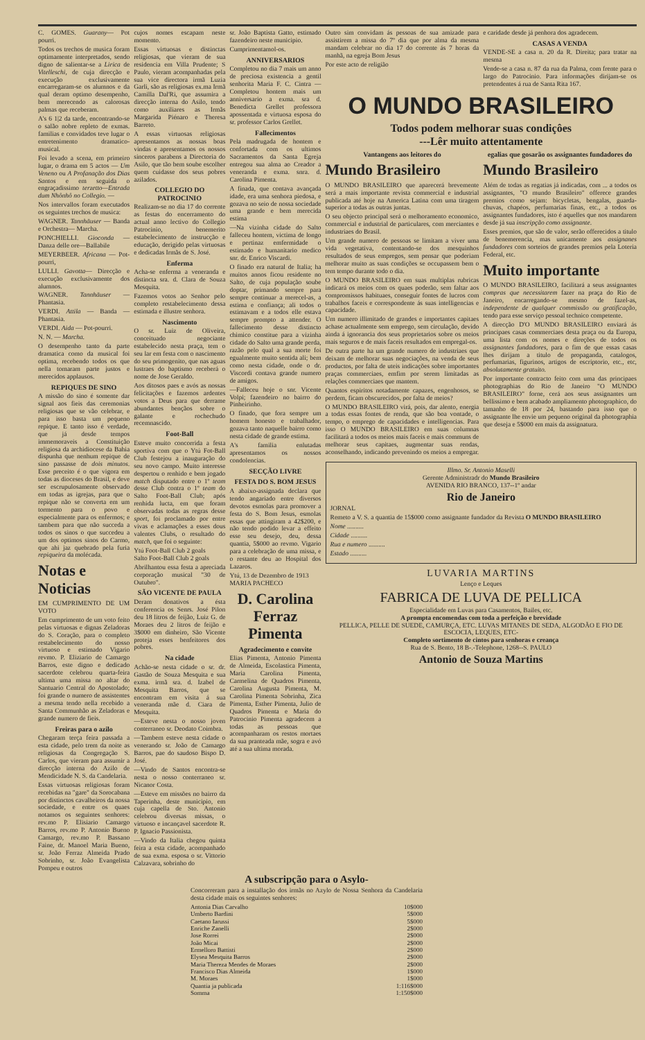C. GOMES. Guarany— Pot pourri.
Todos os trechos de musica foram optimamente interpretados, sendo digno de salientar-se a Lirica de Vitelleschi, de cuja direcção e execução exclusivamente encarregaram-se os alumnos e da qual deram optimo desempenho, bem merecendo as calorosas palmas que receberam.
A's 6 1|2 da tarde, encontrando-se o salão nobre repleto de exmas. familias e convidados teve lugar o entretenimento dramatico-musical.
Foi levado a scena, em primeiro lugar, o drama em 5 actos — Um Veneno ou A Profanação dos Dias Santos e em seguida o engraçadissimo terzetto—Entrada dum Nhônhô no Collegio. —
Nos intervallos foram executados os seguintes trechos de musica:
WAGNER. Tannhäuser — Banda e Orchestra— Marcha.
PONCHIELLI. Gioconda — Danza delle ore—Ballabile
MEYERBEER. Africana — Pot-pourri,
LULLI. Gavotta— Direcção e execução exclusivamente dos alumnos.
WAGNER. Tannhäuser — Phantasia.
VERDI. Attila — Banda — Phantasia.
VERDI. Aida — Pot-pourri.
N. N. — Marcha.
O desempenho tanto da parte dramatica como da musical foi optima, recebendo todos os que nella tomaram parte justos e merecidos applausos.
REPIQUES DE SINO
A missão do sino é somente dar signal aos fieis das ceremonias religiosas que se vão celebrar, e para isso basta um pequeno repique. E tanto isso é verdade, que já desde tempos immemoraveis a Constituição religiosa da archidiocese da Bahia dispunha que nenhum repique de sino passasse de dois minutos. Esse preceito é o que vigora em todas as dioceses do Brasil, e deve ser escrupulosamente observado em todas as igrejas, para que o repique não se converta em um tormento para o povo e especialmente para os enfermos; e tambem para que não succeda a todos os sinos o que succedeu a um dos optimos sinos do Carmo, que ahi jaz quebrado pela furia repiqueira da molécada.
Notas e Noticias
EM CUMPRIMENTO DE UM VOTO
Em cumprimento de um voto feito pelas virtuosas e dignas Zeladoras do S. Coração, para o completo restabelecimento do nosso virtuoso e estimado Vigario revmo. P. Eliziario de Camargo Barros, este digno e dedicado sacerdote celebrou quarta-feira ultima uma missa no altar do Santuario Central do Apostolado; foi grande o numero de assistentes a mesma tendo nella recebido a Santa Communhão as Zeladoras e grande numero de fieis.
Freiras para o azilo
Chegaram terça feira passada a esta cidade, pelo trem da noite as religiosas da Congregação S. Carlos, que vieram para assumir a direcção interna do Azilo de Mendicidade N. S. da Candelaria.
Essas virtuosas religiosas foram recebidas na "gare" da Sorocabana por distinctos cavalheiros da nossa sociedade, e entre os quaes notamos os seguintes senhores: rev.mo P. Elisiario Camargo Barros, rev.mo P. Antonio Bueno Camargo, rev.mo P. Bassano Faine, dr. Manoel Maria Bueno, sr. João Ferraz Almeida Prado Sobrinho, sr. João Evangelista Pompeu e outros
cujos nomes escapam neste momento.
Essas virtuosas e distinctas religiosas, que vieram de sua residencia em Villa Prudente; S Paulo, vieram acompanhadas pela sua vice directora irmã Luzia Garli, são as religiosas ex.ma Irmã Camilla Dal'Ri, que assumira a direcção interna do Asilo, tendo como auxiliares as Irmãs Margarida Piénaro e Theresa Barreto.
A essas virtuosas religiosas apresentamos as nossas boas vindas e apresentamos os nossos sinceros parabens a Directoria do Asilo, que tão bem soube escolher quem cuidasse dos seus pobres azilados.
COLLEGIO DO PATROCINIO
Realizam-se no dia 17 do corrente as festas do encerramento do actual anno lectivo do Collegio Patrocinio, benemerito estabelecimento de instrucção e educação, derigido pelas virtuosas e dedicadas Irmãs de S. José.
Enferma
Acha-se enferma a veneranda e distincta sra. d. Clara de Souza Mesquita.
Fazemos votos ao Senhor pelo completo restabelecimento dessa estimada e illustre senhora.
Nascimento
O sr. Luiz de Oliveira, conceituado negociante estabelecido nesta praça, tem o seu lar em festa com o nascimento do seu primogenito, que nas aguas lustraes do baptismo receberá o nome de Jose Geraldo.
Aos ditosos paes e avós as nossas felicitações e fazemos ardentes votos a Deus para que derrame abundantes bençãos sobre o galante e rochechudo recemnascido.
Foot-Ball
Esteve muito concorrida a festa sportiva com que o Ytú Fot-Ball Club festejou a inauguração do seu novo campo. Muito interesse despertou o renhido e bem jogado match disputado entre o 1º team desse Club contra o 1º team do Salto Foot-Ball Club; após renhida lucta, em que foram observadas todas as regras desse sport, foi proclamado por entre vivas e aclamações a esses dous valentes Clubs, o resultado do match, que foi o seguinte:
Ytú Foot-Ball Club 2 goals
Salto Foot-Ball Club 2 goals
Abrilhantou essa festa a apreciada corporação musical "30 de Outubro".
SÃO VICENTE DE PAULA
Deram donativos a ésta conferencia os Senrs. José Pilon deu 18 litros de feijão, Luiz G. de Moraes deu 2 litros de feijão e 3$000 em dinheiro, São Vicente proteja esses benfeitores dos pobres.
Na cidade
Achão-se nesta cidade o sr. dr. Gastão de Souza Mesquita e sua exma. irmã sra. d. Izabel de Mesquita Barros, que se encontram em visita á sua veneranda mãe d. Ciara de Mesquita.
—Esteve nesta o nosso joven conterraneo sr. Deodato Coimbra.
—Tambem esteve nesta cidade o venerando sr. João de Camargo Barros, pae do saudoso Bispo D. José.
—Vindo de Santos encontra-se nesta o nosso conterraneo sr. Nicanor Costa.
—Esteve em missões no bairro da Taperinha, deste municipio, em cuja capella de Sto. Antonio celebrou diversas missas, o virtuoso e incançavel sacerdote R. P. Ignacio Passionista.
—Vindo da Italia chegou quinta feira a esta cidade, acompanhado de sua exma. esposa o sr. Vittorio Calzavara, sobrinho do
sr. João Baptista Gatto, estimado fazendeiro neste municipio.
Cumprimentamol-os.
ANNIVERSARIOS
Completou no dia 7 mais um anno de preciosa existencia a gentil senhorita Maria F. C. Cintra — Completou hontem mais um anniversario a exma. sra d. Benedicta Grellet professora apossentada e virtuosa esposa do sr. professor Carlos Grellet.
Fallecimentos
Pela madrugada de hontem e confortada com os ultimos Sacramentos da Santa Egreja entregou sua alma ao Creador a veneranda e exma. snra. d. Carolina Pimenta.
A finada, que contava avançada idade, era uma senhora piedosa, e gozava no seio de nossa sociedade uma grande e bem merecida estima
—Na vizinha cidade do Salto falleceu hontem, victima de longo e pertinaz emfermidade o estimado e humanitario medico snr. dr. Enrico Viscardi.
O finado era natural de Italia; ha muitos annos ficou residente no Salto, de cuja população soube doptar, primando sempre para sempre continuar a merecel-as, a estima e confiança; ali todos o estimavam e a todos elle estava sempre prompto a attender. O fallecimento desse distincto chimico constitue para a vizinha cidade do Salto uma grande perda, razão pelo qual a sua morte foi egualmente muito sentida ali; bem como nesta cidade, onde o dr. Viscordi contava grande numero de amigos.
—Falleceu hoje o snr. Vicente Volpi; fazendeiro no bairro do Pinheirinho.
O finado, que fora sempre um homem honesto e trabalhador, gozava tanto naquelle bairro como nesta cidade de grande estima.
A's familia enlutadas apresentamos os nossos condolencias.
SECÇÃO LIVRE
FESTA DO S. BOM JESUS
A abaixo-assignada declara que tendo angariado entre diversos devotos esmolas para promover a festa do S. Bom Jesus, esmolas essas que attingiram a 42$200, e não tendo podido levar a effeito esse seu desejo, deu, dessa quantia, 5$000 ao revmo. Vigario para a celebração de uma missa, e o restante deu ao Hospital dos Lazaros.
Ytú, 13 de Dezembro de 1913
MARIA PACHECO
D. Carolina Ferraz Pimenta
Agradecimento e convite
Elias Pimenta, Antonio Pimenta de Almeida, Escolastica Pimenta, Maria Carolina Pimenta, Carmelina de Quadros Pimenta, Carolina Augusta Pimenta, M. Carolina Pimenta Sobrinha, Zica Pimenta, Esther Pimenta, Julio de Quadros Pimenta e Maria do Patrocinio Pimenta agradecem a todas as pessoas que acompanharam os restos mortaes da sua pranteada mãe, sogra e avó até a sua ultima morada.
Outro sim convidam ás pessoas de sua amizade para assistirem a missa do 7º dia que por alma da mesma mandam celebrar no dia 17 do corrente ás 7 horas da manhã, na egreja Bom Jesus
Por este acto de religião
e caridade desde já penhora dos agradecem.
CASAS A VENDA
VENDE-SE a casa n. 20 da R. Direita; para tratar na mesma
Vende-se a casa n. 87 da rua da Palma, com frente para o largo do Patrocinio. Para informações dirijam-se os pretendentes á rua de Santa Rita 167.
O MUNDO BRASILEIRO
Todos podem melhorar suas condiçôes
---Lêr muito attentamente
Vantangens aos leitores do
Mundo Brasileiro
O MUNDO BRASILEIRO que aparecerá brevemente será a mais importante revista commercial e industrial publicada até hoje na America Latina com uma tiragem superior a todas as outras juntas.
O seu objecto principal será o melhoramento economico, commercial e industrial de particulares, com merciantes e industriaes do Brasil.
Um grande numero de pessoas se limitam a viver uma vida vegetativa, contentando-se dos mesquinhos resultados de seus empregos, sem pensar que poderiam melhorar muito as suas condições se occupassem bem o tem tempo durante todo o dia.
O MUNDO BRASILEIRO em suas multiplas rubricas indicará os meios com os quaes poderão, sem faltar aos compromissos habituaes, conseguir fontes de lucros com trabalhos faceis e correspondente ás suas intelligencias e capacidade.
Um numero illimitado de grandes e importantes capitaes achase actualmente sem emprego, sem circulação, devido ainda á ignorancia dos seus proprietarios sobre os meios mais seguros e de mais faceis resultados em empregal-os.
De outra parte ha um grande numero de industriaes que deixam de melhorar suas negociações, na venda de seus productos, por falta de uteis indicações sobre importantes praças commerciaes, emfim por serem limitadas as relações commerciaes que mantem.
Quantos espiritos notadamente capazes, engenhosos, se perdem, ficam obscurecidos, por falta de meios?
O MUNDO BRASILEIRO virá, pois, dar alento, energia a todas essas fontes de renda, que são boa vontade, o tempo, o emprego de capacidades e intelligencias. Para isso O MUNDO BRASILEIRO em suas columnas facilitará a todos os meios mais faceis e mais communs de melhorar seus capitaes, augmentar suas rendas, aconselhando, indicando prevenindo os meios a empregar.
egalias que gosarão os assignantes fundadores do
Mundo Brasileiro
Além de todas as regatias já indicadas, com ... a todos os assignantes, "O mundo Brasileiro" offerece grandes premios como sejam: bicycletas, bengalas, guarda-chuvas, chapéos, perfumarias finas, etc., a todos os assignantes fundadores, isto é aquelles que nos mandarem desde já sua inscripção como assignante.
Esses premios, que são de valor, serão offerecidos a titulo de benemerencia, mas unicamente aos assignanes fundadores com sorteios de grandes premios pela Loteria Federal, etc.
Muito importante
O MUNDO BRASILEIRO, facilitará a seus assignantes compras que necessitarem fazer na praça do Rio de Janeiro, encarregando-se mesmo de fazel-as, independente de qualquer commissão ou gratificação, tendo para esse serviço pessoal technico competente.
A direcção D'O MUNDO BRASILEIRO enviará ás principaes casas commerciaes desta praça ou da Europa, uma lista com os nomes e direções de todos os assignantes fundadores, para o fim de que essas casas lhes dirijam a titulo de propaganda, catalogos, perfumarias, figurinos, artigos de escriptorio, etc., etc, absolutamente gratuito.
Por importante contracto feito com uma das principaes photographias do Rio de Janeiro "O MUNDO BRASILEIRO" forne, cerá aos seus assignantes um bellissimo e bem acabado ampliamento photographico, do tamanho de 18 por 24, bastando para isso que o assignante lhe envie um pequeno original da photographia que deseja e 5$000 em mais da assignatura.
Illmo. Sr. Antonio Maselli
Gerente Administradr do Mundo Brasileiro
AVENIDA RIO BRANCO, 137--1º andar
Rio de Janeiro
JORNAL
Remeto a V. S. a quantia de 15$000 como assignante fundador da Revista O MUNDO BRASILEIRO
Nome ..........
Cidade ..........
Rua e numero ..........
Estado ..........
LUVARIA MARTINS
Lenço e Leques
FABRICA DE LUVA DE PELLICA
Especialidade em Luvas para Casamentos, Bailes, etc.
A prompta encomendas com toda a perfeição e brevidade
PELLICA, PELLE DE SUEDE, CAMURÇA, ETC. LUVAS MITANES DE SEDA, ALGODÃO E FIO DE ESCOCIA, LEQUES, ETC-
Completo sortimento de cintos para senhoras e creança
Rua de S. Bento, 18 B-.-Telephone, 1268--S. PAULO
Antonio de Souza Martins
A subscripção para o Asylo-
Concorreram para a installação dos irmãs no Azylo de Nossa Senhora da Candelaria desta cidade mais os seguintes senhores:
| Antonia Dias Carvalho | 10$000 |
| Umberto Bardini | 5$000 |
| Caetano Iarussi | 5$000 |
| Enriche Zanelli | 2$000 |
| Jose Rorrei | 2$000 |
| João Micai | 2$000 |
| Ermelloro Battisti | 2$000 |
| Elysea Mesquita Barros | 2$000 |
| Maria Thereza Mendes de Moraes | 2$000 |
| Francisco Dias Almeida | 1$000 |
| M. Moraes | 1$000 |
| Quantia ja publicada | 1:116$000 |
| Somma | 1:150$000 |